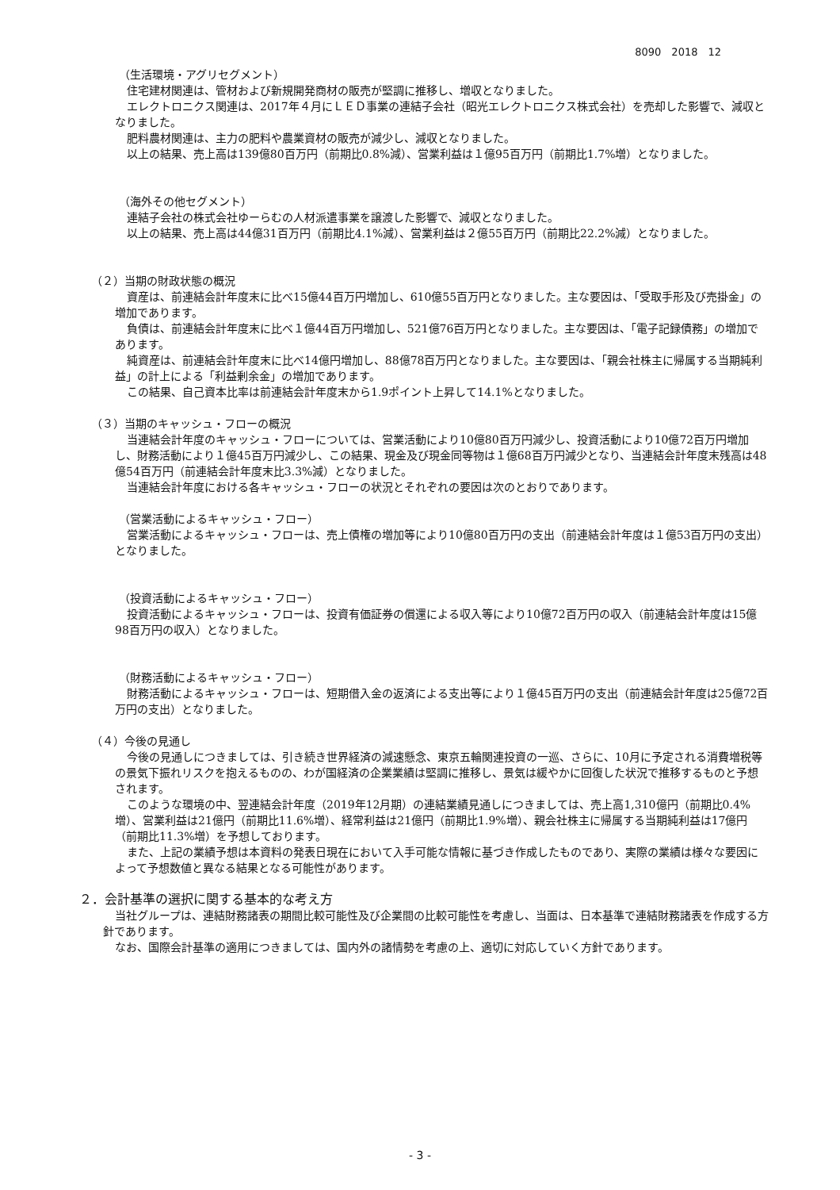8090　2018　12
（生活環境・アグリセグメント）
住宅建材関連は、管材および新規開発商材の販売が堅調に推移し、増収となりました。
エレクトロニクス関連は、2017年４月にＬＥＤ事業の連結子会社（昭光エレクトロニクス株式会社）を売却した影響で、減収となりました。
肥料農材関連は、主力の肥料や農業資材の販売が減少し、減収となりました。
以上の結果、売上高は139億80百万円（前期比0.8%減）、営業利益は１億95百万円（前期比1.7%増）となりました。
（海外その他セグメント）
連結子会社の株式会社ゆーらむの人材派遣事業を譲渡した影響で、減収となりました。
以上の結果、売上高は44億31百万円（前期比4.1%減）、営業利益は２億55百万円（前期比22.2%減）となりました。
（２）当期の財政状態の概況
資産は、前連結会計年度末に比べ15億44百万円増加し、610億55百万円となりました。主な要因は、「受取手形及び売掛金」の増加であります。
負債は、前連結会計年度末に比べ１億44百万円増加し、521億76百万円となりました。主な要因は、「電子記録債務」の増加であります。
純資産は、前連結会計年度末に比べ14億円増加し、88億78百万円となりました。主な要因は、「親会社株主に帰属する当期純利益」の計上による「利益剰余金」の増加であります。
この結果、自己資本比率は前連結会計年度末から1.9ポイント上昇して14.1%となりました。
（３）当期のキャッシュ・フローの概況
当連結会計年度のキャッシュ・フローについては、営業活動により10億80百万円減少し、投資活動により10億72百万円増加し、財務活動により１億45百万円減少し、この結果、現金及び現金同等物は１億68百万円減少となり、当連結会計年度末残高は48億54百万円（前連結会計年度末比3.3%減）となりました。
当連結会計年度における各キャッシュ・フローの状況とそれぞれの要因は次のとおりであります。
（営業活動によるキャッシュ・フロー）
営業活動によるキャッシュ・フローは、売上債権の増加等により10億80百万円の支出（前連結会計年度は１億53百万円の支出）となりました。
（投資活動によるキャッシュ・フロー）
投資活動によるキャッシュ・フローは、投資有価証券の償還による収入等により10億72百万円の収入（前連結会計年度は15億98百万円の収入）となりました。
（財務活動によるキャッシュ・フロー）
財務活動によるキャッシュ・フローは、短期借入金の返済による支出等により１億45百万円の支出（前連結会計年度は25億72百万円の支出）となりました。
（４）今後の見通し
今後の見通しにつきましては、引き続き世界経済の減速懸念、東京五輪関連投資の一巡、さらに、10月に予定される消費増税等の景気下振れリスクを抱えるものの、わが国経済の企業業績は堅調に推移し、景気は緩やかに回復した状況で推移するものと予想されます。
このような環境の中、翌連結会計年度（2019年12月期）の連結業績見通しにつきましては、売上高1,310億円（前期比0.4%増）、営業利益は21億円（前期比11.6%増）、経常利益は21億円（前期比1.9%増）、親会社株主に帰属する当期純利益は17億円（前期比11.3%増）を予想しております。
また、上記の業績予想は本資料の発表日現在において入手可能な情報に基づき作成したものであり、実際の業績は様々な要因によって予想数値と異なる結果となる可能性があります。
２．会計基準の選択に関する基本的な考え方
当社グループは、連結財務諸表の期間比較可能性及び企業間の比較可能性を考慮し、当面は、日本基準で連結財務諸表を作成する方針であります。
なお、国際会計基準の適用につきましては、国内外の諸情勢を考慮の上、適切に対応していく方針であります。
- 3 -